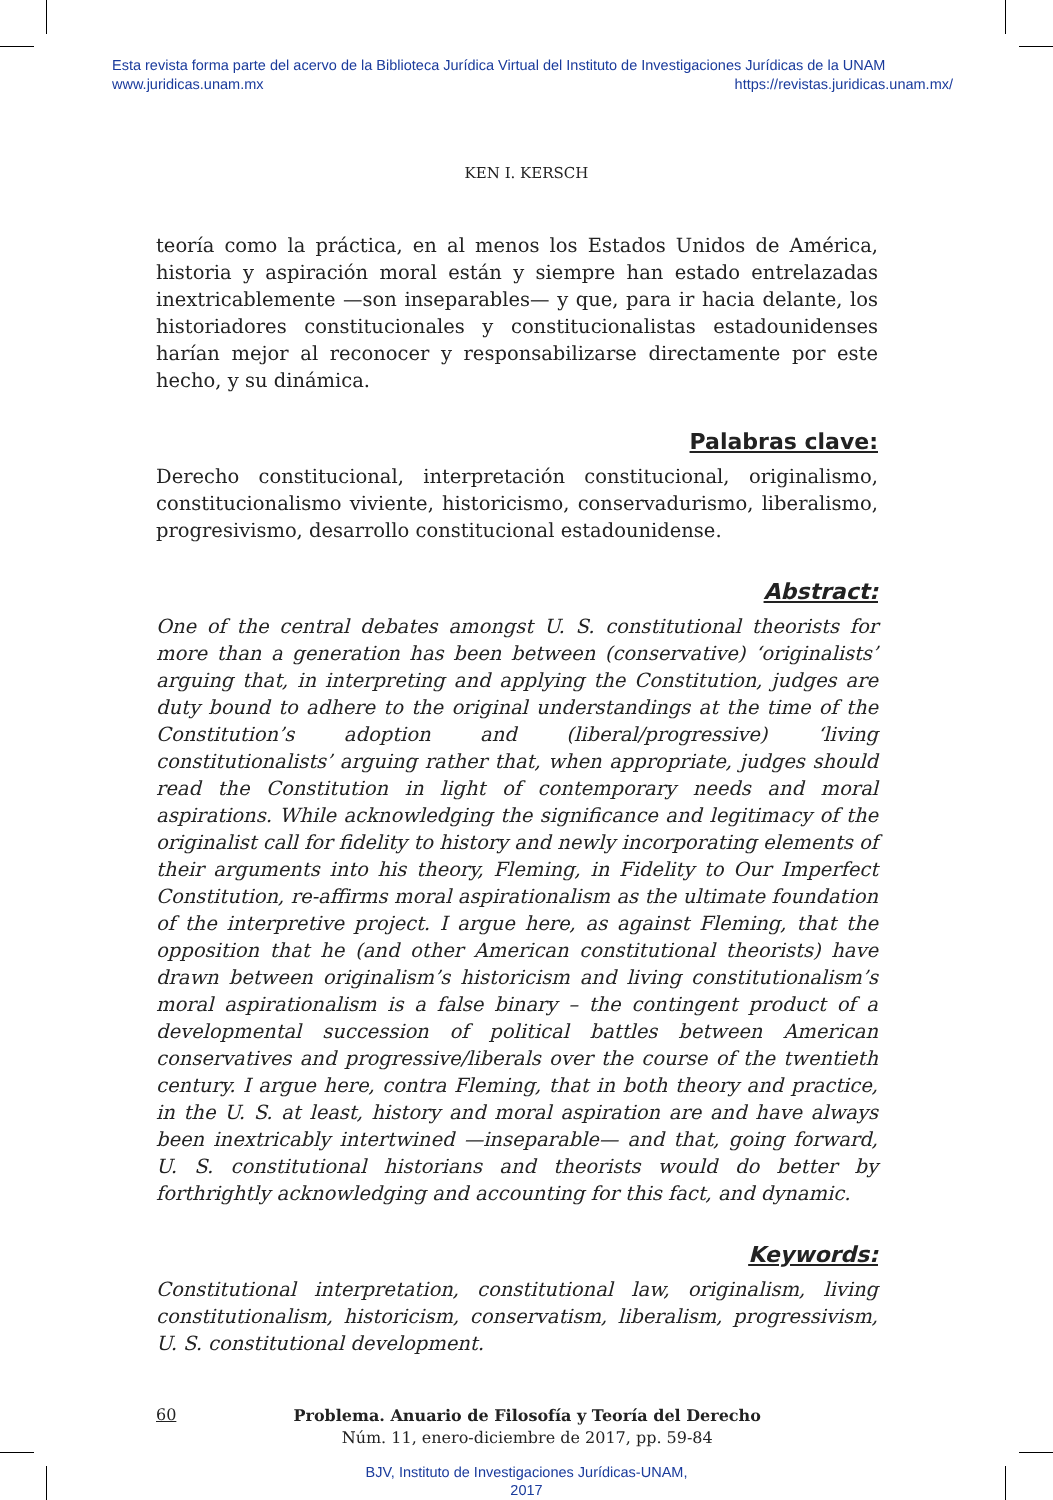Esta revista forma parte del acervo de la Biblioteca Jurídica Virtual del Instituto de Investigaciones Jurídicas de la UNAM
www.juridicas.unam.mx https://revistas.juridicas.unam.mx/
KEN I. KERSCH
teoría como la práctica, en al menos los Estados Unidos de América, historia y aspiración moral están y siempre han estado entrelazadas inextricablemente —son inseparables— y que, para ir hacia delante, los historiadores constitucionales y constitucionalistas estadounidenses harían mejor al reconocer y responsabilizarse directamente por este hecho, y su dinámica.
Palabras clave:
Derecho constitucional, interpretación constitucional, originalismo, constitucionalismo viviente, historicismo, conservadurismo, liberalismo, progresivismo, desarrollo constitucional estadounidense.
Abstract:
One of the central debates amongst U. S. constitutional theorists for more than a generation has been between (conservative) ‘originalists’ arguing that, in interpreting and applying the Constitution, judges are duty bound to adhere to the original understandings at the time of the Constitution’s adoption and (liberal/progressive) ‘living constitutionalists’ arguing rather that, when appropriate, judges should read the Constitution in light of contemporary needs and moral aspirations. While acknowledging the significance and legitimacy of the originalist call for fidelity to history and newly incorporating elements of their arguments into his theory, Fleming, in Fidelity to Our Imperfect Constitution, re-affirms moral aspirationalism as the ultimate foundation of the interpretive project. I argue here, as against Fleming, that the opposition that he (and other American constitutional theorists) have drawn between originalism’s historicism and living constitutionalism’s moral aspirationalism is a false binary – the contingent product of a developmental succession of political battles between American conservatives and progressive/liberals over the course of the twentieth century. I argue here, contra Fleming, that in both theory and practice, in the U. S. at least, history and moral aspiration are and have always been inextricably intertwined —inseparable— and that, going forward, U. S. constitutional historians and theorists would do better by forthrightly acknowledging and accounting for this fact, and dynamic.
Keywords:
Constitutional interpretation, constitutional law, originalism, living constitutionalism, historicism, conservatism, liberalism, progressivism, U. S. constitutional development.
60
Problema. Anuario de Filosofía y Teoría del Derecho
Núm. 11, enero-diciembre de 2017, pp. 59-84
BJV, Instituto de Investigaciones Jurídicas-UNAM,
2017